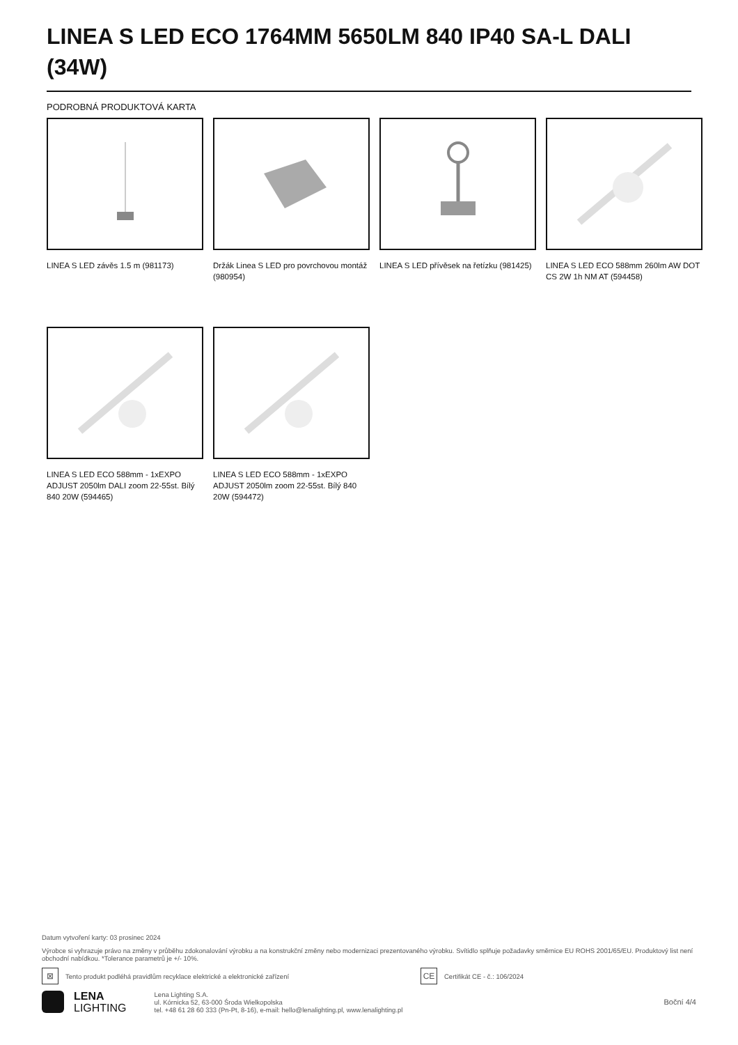LINEA S LED ECO 1764MM 5650LM 840 IP40 SA-L DALI (34W)
PODROBNÁ PRODUKTOVÁ KARTA
LINEA S LED závěs 1.5 m (981173)
Držák Linea S LED pro povrchovou montáž (980954)
LINEA S LED přívěsek na řetízku (981425)
LINEA S LED ECO 588mm 260lm AW DOT CS 2W 1h NM AT (594458)
LINEA S LED ECO 588mm - 1xEXPO ADJUST 2050lm DALI zoom 22-55st. Bílý 840 20W (594465)
LINEA S LED ECO 588mm - 1xEXPO ADJUST 2050lm zoom 22-55st. Bílý 840 20W (594472)
Datum vytvoření karty: 03 prosinec 2024
Výrobce si vyhrazuje právo na změny v průběhu zdokonalování výrobku a na konstrukční změny nebo modernizaci prezentovaného výrobku. Svítidlo splňuje požadavky směrnice EU ROHS 2001/65/EU. Produktový list není obchodní nabídkou. *Tolerance parametrů je +/- 10%.
⊠ Tento produkt podléhá pravidlům recyklace elektrické a elektronické zařízení CE Certifikát CE - č.: 106/2024
LENA
LIGHTING
Lena Lighting S.A.
ul. Kórnicka 52, 63-000 Środa Wielkopolska
tel. +48 61 28 60 333 (Pn-Pt, 8-16), e-mail: hello@lenalighting.pl, www.lenalighting.pl
Boční 4/4